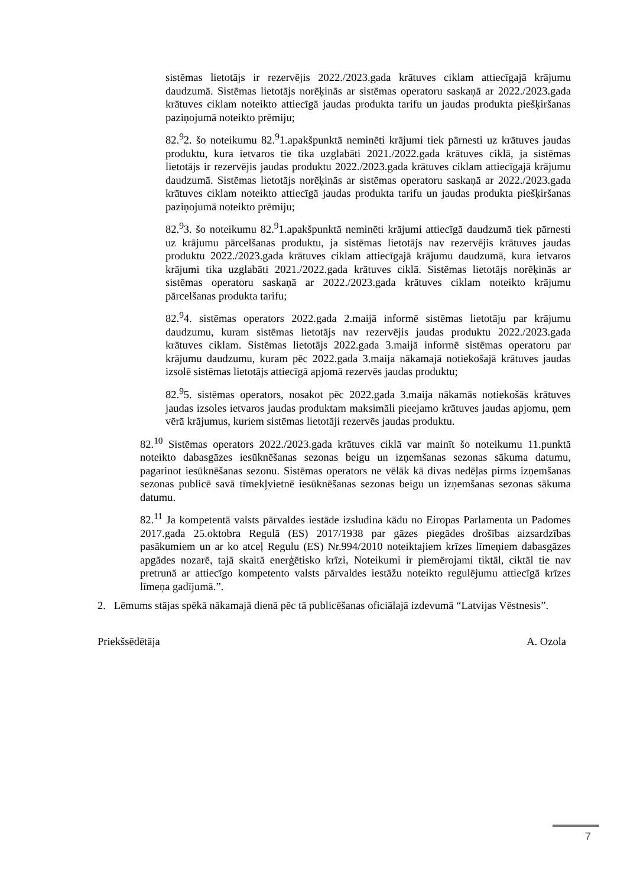sistēmas lietotājs ir rezervējis 2022./2023.gada krātuves ciklam attiecīgajā krājumu daudzumā. Sistēmas lietotājs norēķinās ar sistēmas operatoru saskaņā ar 2022./2023.gada krātuves ciklam noteikto attiecīgā jaudas produkta tarifu un jaudas produkta piešķiršanas paziņojumā noteikto prēmiju;
82.<sup>9</sup>2. šo noteikumu 82.<sup>9</sup>1.apakšpunktā neminēti krājumi tiek pārnesti uz krātuves jaudas produktu, kura ietvaros tie tika uzglabāti 2021./2022.gada krātuves ciklā, ja sistēmas lietotājs ir rezervējis jaudas produktu 2022./2023.gada krātuves ciklam attiecīgajā krājumu daudzumā. Sistēmas lietotājs norēķinās ar sistēmas operatoru saskaņā ar 2022./2023.gada krātuves ciklam noteikto attiecīgā jaudas produkta tarifu un jaudas produkta piešķiršanas paziņojumā noteikto prēmiju;
82.<sup>9</sup>3. šo noteikumu 82.<sup>9</sup>1.apakšpunktā neminēti krājumi attiecīgā daudzumā tiek pārnesti uz krājumu pārcelšanas produktu, ja sistēmas lietotājs nav rezervējis krātuves jaudas produktu 2022./2023.gada krātuves ciklam attiecīgajā krājumu daudzumā, kura ietvaros krājumi tika uzglabāti 2021./2022.gada krātuves ciklā. Sistēmas lietotājs norēķinās ar sistēmas operatoru saskaņā ar 2022./2023.gada krātuves ciklam noteikto krājumu pārcelšanas produkta tarifu;
82.<sup>9</sup>4. sistēmas operators 2022.gada 2.maijā informē sistēmas lietotāju par krājumu daudzumu, kuram sistēmas lietotājs nav rezervējis jaudas produktu 2022./2023.gada krātuves ciklam. Sistēmas lietotājs 2022.gada 3.maijā informē sistēmas operatoru par krājumu daudzumu, kuram pēc 2022.gada 3.maija nākamajā notiekošajā krātuves jaudas izsolē sistēmas lietotājs attiecīgā apjomā rezervēs jaudas produktu;
82.<sup>9</sup>5. sistēmas operators, nosakot pēc 2022.gada 3.maija nākamās notiekošās krātuves jaudas izsoles ietvaros jaudas produktam maksimāli pieejamo krātuves jaudas apjomu, ņem vērā krājumus, kuriem sistēmas lietotāji rezervēs jaudas produktu.
82.<sup>10</sup> Sistēmas operators 2022./2023.gada krātuves ciklā var mainīt šo noteikumu 11.punktā noteikto dabasgāzes iesūknēšanas sezonas beigu un izņemšanas sezonas sākuma datumu, pagarinot iesūknēšanas sezonu. Sistēmas operators ne vēlāk kā divas nedēļas pirms izņemšanas sezonas publicē savā tīmekļvietnē iesūknēšanas sezonas beigu un izņemšanas sezonas sākuma datumu.
82.<sup>11</sup> Ja kompetentā valsts pārvaldes iestāde izsludina kādu no Eiropas Parlamenta un Padomes 2017.gada 25.oktobra Regulā (ES) 2017/1938 par gāzes piegādes drošības aizsardzības pasākumiem un ar ko atceļ Regulu (ES) Nr.994/2010 noteiktajiem krīzes līmeņiem dabasgāzes apgādes nozarē, tajā skaitā enerģētisko krīzi, Noteikumi ir piemērojami tiktāl, ciktāl tie nav pretrunā ar attiecīgo kompetento valsts pārvaldes iestāžu noteikto regulējumu attiecīgā krīzes līmeņa gadījumā.”.
2. Lēmums stājas spēkā nākamajā dienā pēc tā publicēšanas oficiālajā izdevumā “Latvijas Vēstnesis”.
Priekšsēdētāja A. Ozola
7